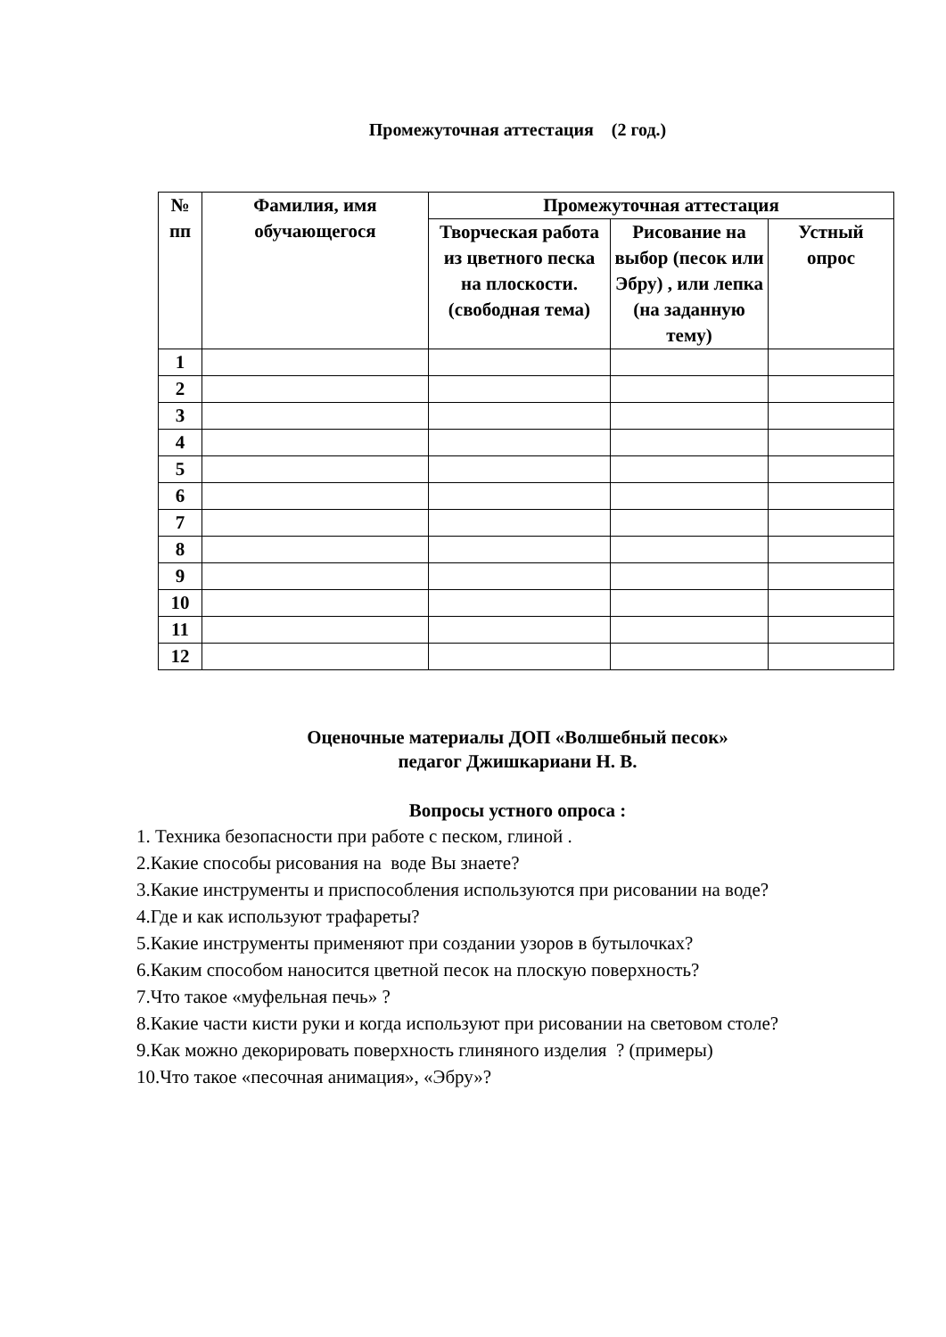Промежуточная аттестация (2 год.)
| № пп | Фамилия, имя обучающегося | Промежуточная аттестация | | |
| --- | --- | --- | --- | --- |
| | | Творческая работа из цветного песка на плоскости. (свободная тема) | Рисование на выбор (песок или Эбру) , или лепка (на заданную тему) | Устный опрос |
| 1 | | | | |
| 2 | | | | |
| 3 | | | | |
| 4 | | | | |
| 5 | | | | |
| 6 | | | | |
| 7 | | | | |
| 8 | | | | |
| 9 | | | | |
| 10 | | | | |
| 11 | | | | |
| 12 | | | | |
Оценочные материалы ДОП «Волшебный песок»
педагог Джишкариани Н. В.
Вопросы устного опроса :
1. Техника безопасности при работе с песком, глиной .
2.Какие способы рисования на воде Вы знаете?
3.Какие инструменты и приспособления используются при рисовании на воде?
4.Где и как используют трафареты?
5.Какие инструменты применяют при создании узоров в бутылочках?
6.Каким способом наносится цветной песок на плоскую поверхность?
7.Что такое «муфельная печь» ?
8.Какие части кисти руки и когда используют при рисовании на световом столе?
9.Как можно декорировать поверхность глиняного изделия ? (примеры)
10.Что такое «песочная анимация», «Эбру»?